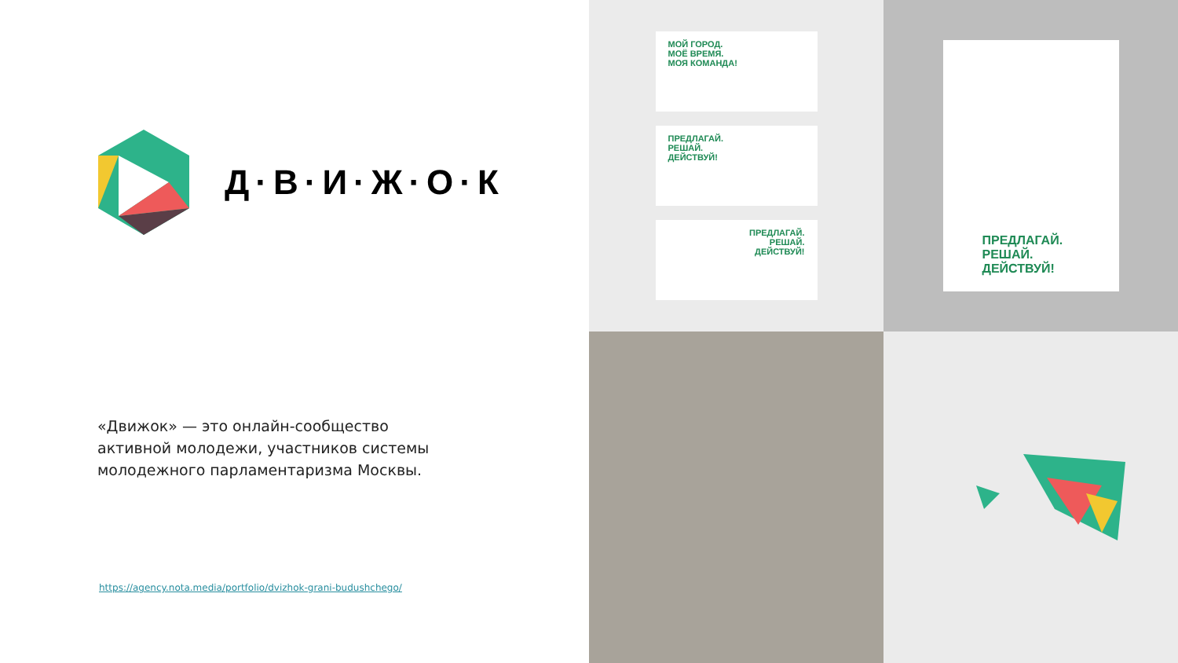Д·В·И·Ж·О·К
«Движок» — это онлайн-сообщество активной молодежи, участников системы молодежного парламентаризма Москвы.
https://agency.nota.media/portfolio/dvizhok-grani-budushchego/
МОЙ ГОРОД.
МОЁ ВРЕМЯ.
МОЯ КОМАНДА!
ПРЕДЛАГАЙ.
РЕШАЙ.
ДЕЙСТВУЙ!
ПРЕДЛАГАЙ.
РЕШАЙ.
ДЕЙСТВУЙ!
ПРЕДЛАГАЙ. РЕШАЙ. ДЕЙСТВУЙ!